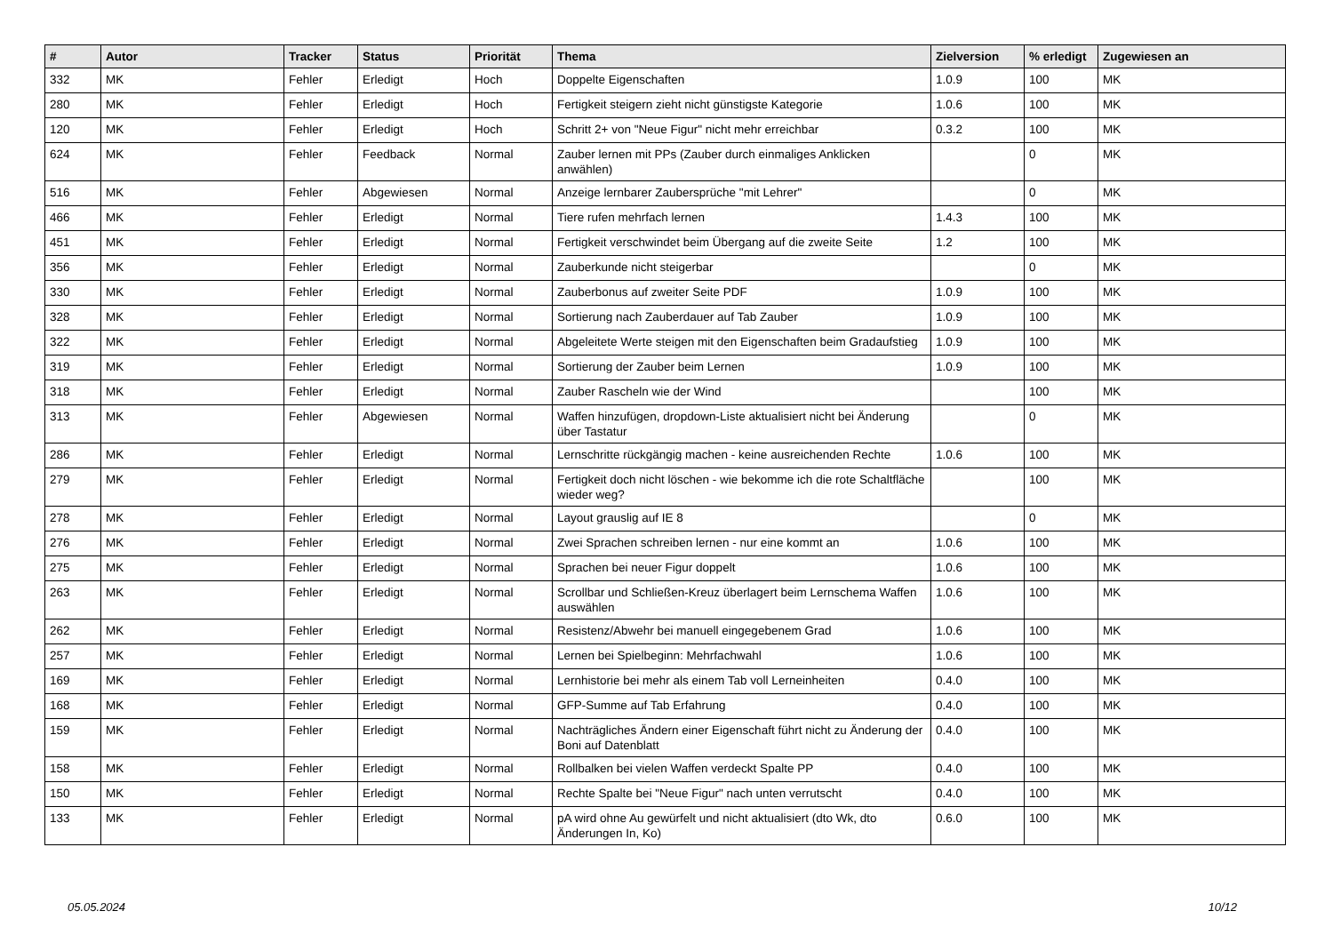| # | Autor | Tracker | Status | Priorität | Thema | Zielversion | % erledigt | Zugewiesen an |
| --- | --- | --- | --- | --- | --- | --- | --- | --- |
| 332 | MK | Fehler | Erledigt | Hoch | Doppelte Eigenschaften | 1.0.9 | 100 | MK |
| 280 | MK | Fehler | Erledigt | Hoch | Fertigkeit steigern zieht nicht günstigste Kategorie | 1.0.6 | 100 | MK |
| 120 | MK | Fehler | Erledigt | Hoch | Schritt 2+ von "Neue Figur" nicht mehr erreichbar | 0.3.2 | 100 | MK |
| 624 | MK | Fehler | Feedback | Normal | Zauber lernen mit PPs (Zauber durch einmaliges Anklicken anwählen) | | 0 | MK |
| 516 | MK | Fehler | Abgewiesen | Normal | Anzeige lernbarer Zaubersprüche "mit Lehrer" | | 0 | MK |
| 466 | MK | Fehler | Erledigt | Normal | Tiere rufen mehrfach lernen | 1.4.3 | 100 | MK |
| 451 | MK | Fehler | Erledigt | Normal | Fertigkeit verschwindet beim Übergang auf die zweite Seite | 1.2 | 100 | MK |
| 356 | MK | Fehler | Erledigt | Normal | Zauberkunde nicht steigerbar | | 0 | MK |
| 330 | MK | Fehler | Erledigt | Normal | Zauberbonus auf zweiter Seite PDF | 1.0.9 | 100 | MK |
| 328 | MK | Fehler | Erledigt | Normal | Sortierung nach Zauberdauer auf Tab Zauber | 1.0.9 | 100 | MK |
| 322 | MK | Fehler | Erledigt | Normal | Abgeleitete Werte steigen mit den Eigenschaften beim Gradaufstieg | 1.0.9 | 100 | MK |
| 319 | MK | Fehler | Erledigt | Normal | Sortierung der Zauber beim Lernen | 1.0.9 | 100 | MK |
| 318 | MK | Fehler | Erledigt | Normal | Zauber Rascheln wie der Wind | | 100 | MK |
| 313 | MK | Fehler | Abgewiesen | Normal | Waffen hinzufügen, dropdown-Liste aktualisiert nicht bei Änderung über Tastatur | | 0 | MK |
| 286 | MK | Fehler | Erledigt | Normal | Lernschritte rückgängig machen - keine ausreichenden Rechte | 1.0.6 | 100 | MK |
| 279 | MK | Fehler | Erledigt | Normal | Fertigkeit doch nicht löschen - wie bekomme ich die rote Schaltfläche wieder weg? | | 100 | MK |
| 278 | MK | Fehler | Erledigt | Normal | Layout grauslig auf IE 8 | | 0 | MK |
| 276 | MK | Fehler | Erledigt | Normal | Zwei Sprachen schreiben lernen - nur eine kommt an | 1.0.6 | 100 | MK |
| 275 | MK | Fehler | Erledigt | Normal | Sprachen bei neuer Figur doppelt | 1.0.6 | 100 | MK |
| 263 | MK | Fehler | Erledigt | Normal | Scrollbar und Schließen-Kreuz überlagert beim Lernschema Waffen auswählen | 1.0.6 | 100 | MK |
| 262 | MK | Fehler | Erledigt | Normal | Resistenz/Abwehr bei manuell eingegebenem Grad | 1.0.6 | 100 | MK |
| 257 | MK | Fehler | Erledigt | Normal | Lernen bei Spielbeginn: Mehrfachwahl | 1.0.6 | 100 | MK |
| 169 | MK | Fehler | Erledigt | Normal | Lernhistorie bei mehr als einem Tab voll Lerneinheiten | 0.4.0 | 100 | MK |
| 168 | MK | Fehler | Erledigt | Normal | GFP-Summe auf Tab Erfahrung | 0.4.0 | 100 | MK |
| 159 | MK | Fehler | Erledigt | Normal | Nachträgliches Ändern einer Eigenschaft führt nicht zu Änderung der Boni auf Datenblatt | 0.4.0 | 100 | MK |
| 158 | MK | Fehler | Erledigt | Normal | Rollbalken bei vielen Waffen verdeckt Spalte PP | 0.4.0 | 100 | MK |
| 150 | MK | Fehler | Erledigt | Normal | Rechte Spalte bei "Neue Figur" nach unten verrutscht | 0.4.0 | 100 | MK |
| 133 | MK | Fehler | Erledigt | Normal | pA wird ohne Au gewürfelt und nicht aktualisiert (dto Wk, dto Änderungen In, Ko) | 0.6.0 | 100 | MK |
05.05.2024 10/12